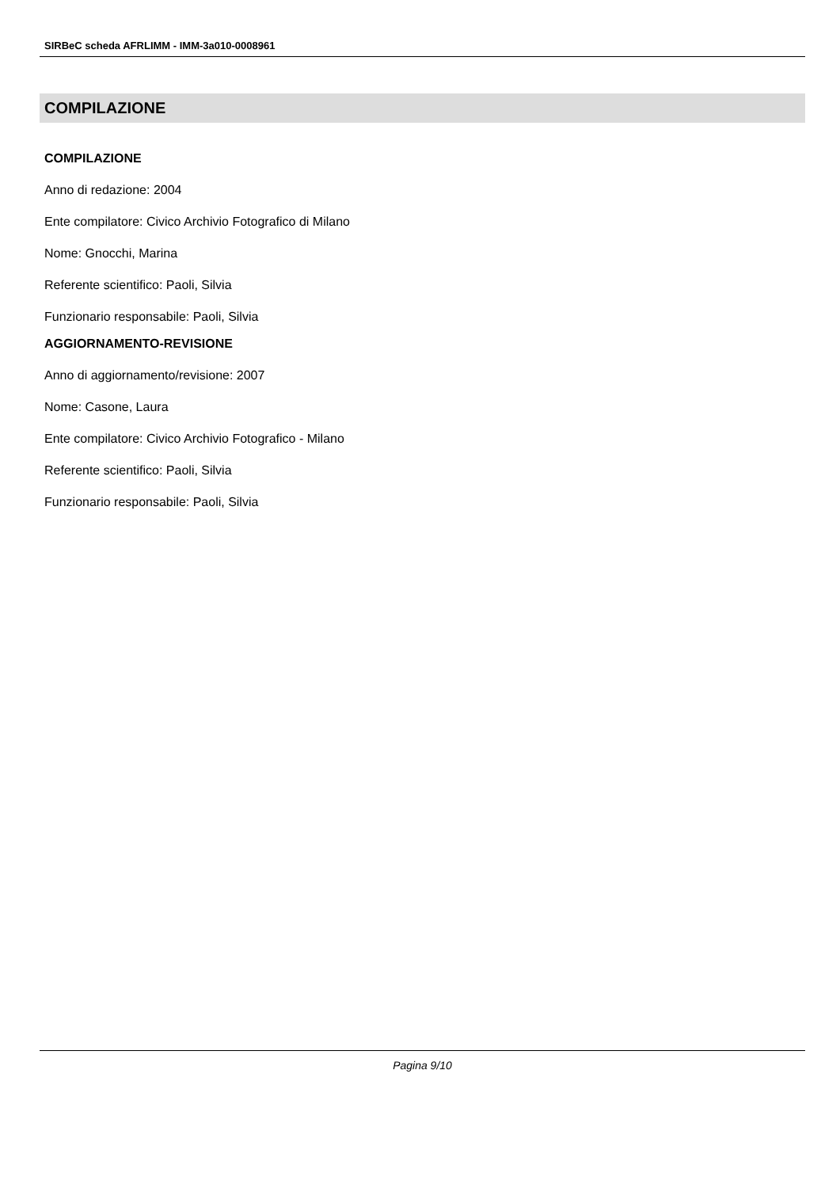SIRBeC scheda AFRLIMM - IMM-3a010-0008961
COMPILAZIONE
COMPILAZIONE
Anno di redazione: 2004
Ente compilatore: Civico Archivio Fotografico di Milano
Nome: Gnocchi, Marina
Referente scientifico: Paoli, Silvia
Funzionario responsabile: Paoli, Silvia
AGGIORNAMENTO-REVISIONE
Anno di aggiornamento/revisione: 2007
Nome: Casone, Laura
Ente compilatore: Civico Archivio Fotografico - Milano
Referente scientifico: Paoli, Silvia
Funzionario responsabile: Paoli, Silvia
Pagina 9/10